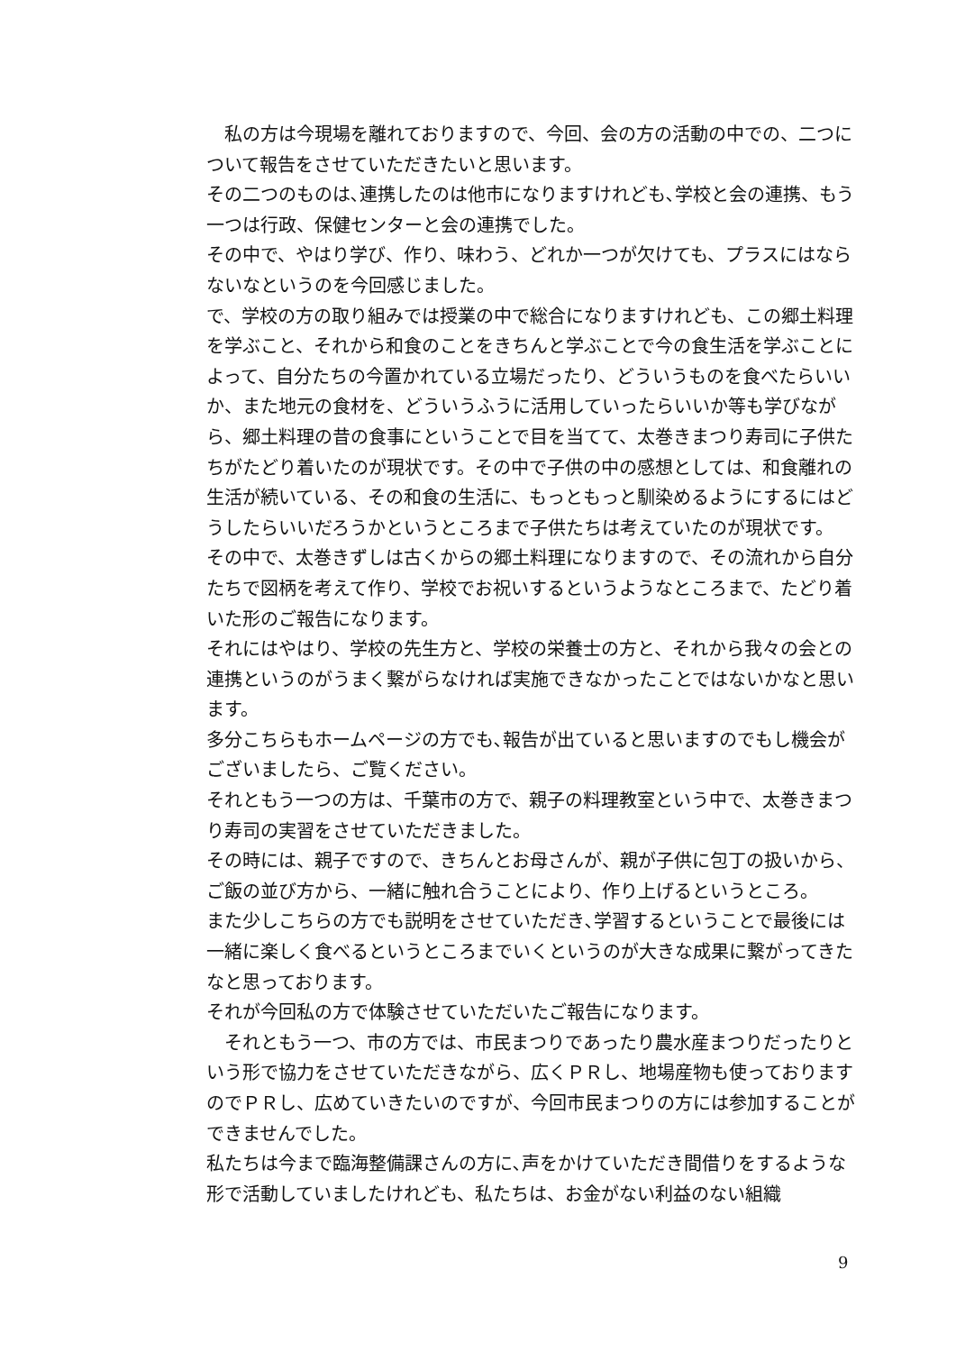私の方は今現場を離れておりますので、今回、会の方の活動の中での、二つについて報告をさせていただきたいと思います。
その二つのものは､連携したのは他市になりますけれども､学校と会の連携、もう一つは行政、保健センターと会の連携でした。
その中で、やはり学び、作り、味わう、どれか一つが欠けても、プラスにはならないなというのを今回感じました。
で、学校の方の取り組みでは授業の中で総合になりますけれども、この郷土料理を学ぶこと、それから和食のことをきちんと学ぶことで今の食生活を学ぶことによって、自分たちの今置かれている立場だったり、どういうものを食べたらいいか、また地元の食材を、どういうふうに活用していったらいいか等も学びながら、郷土料理の昔の食事にということで目を当てて、太巻きまつり寿司に子供たちがたどり着いたのが現状です。その中で子供の中の感想としては、和食離れの生活が続いている、その和食の生活に、もっともっと馴染めるようにするにはどうしたらいいだろうかというところまで子供たちは考えていたのが現状です。
その中で、太巻きずしは古くからの郷土料理になりますので、その流れから自分たちで図柄を考えて作り、学校でお祝いするというようなところまで、たどり着いた形のご報告になります。
それにはやはり、学校の先生方と、学校の栄養士の方と、それから我々の会との連携というのがうまく繋がらなければ実施できなかったことではないかなと思います。
多分こちらもホームページの方でも､報告が出ていると思いますのでもし機会がございましたら、ご覧ください。
それともう一つの方は、千葉市の方で、親子の料理教室という中で、太巻きまつり寿司の実習をさせていただきました。
その時には、親子ですので、きちんとお母さんが、親が子供に包丁の扱いから、ご飯の並び方から、一緒に触れ合うことにより、作り上げるというところ。
また少しこちらの方でも説明をさせていただき､学習するということで最後には一緒に楽しく食べるというところまでいくというのが大きな成果に繋がってきたなと思っております。
それが今回私の方で体験させていただいたご報告になります。
　それともう一つ、市の方では、市民まつりであったり農水産まつりだったりという形で協力をさせていただきながら、広くＰＲし、地場産物も使っておりますのでＰＲし、広めていきたいのですが、今回市民まつりの方には参加することができませんでした。
私たちは今まで臨海整備課さんの方に､声をかけていただき間借りをするような形で活動していましたけれども、私たちは、お金がない利益のない組織
9